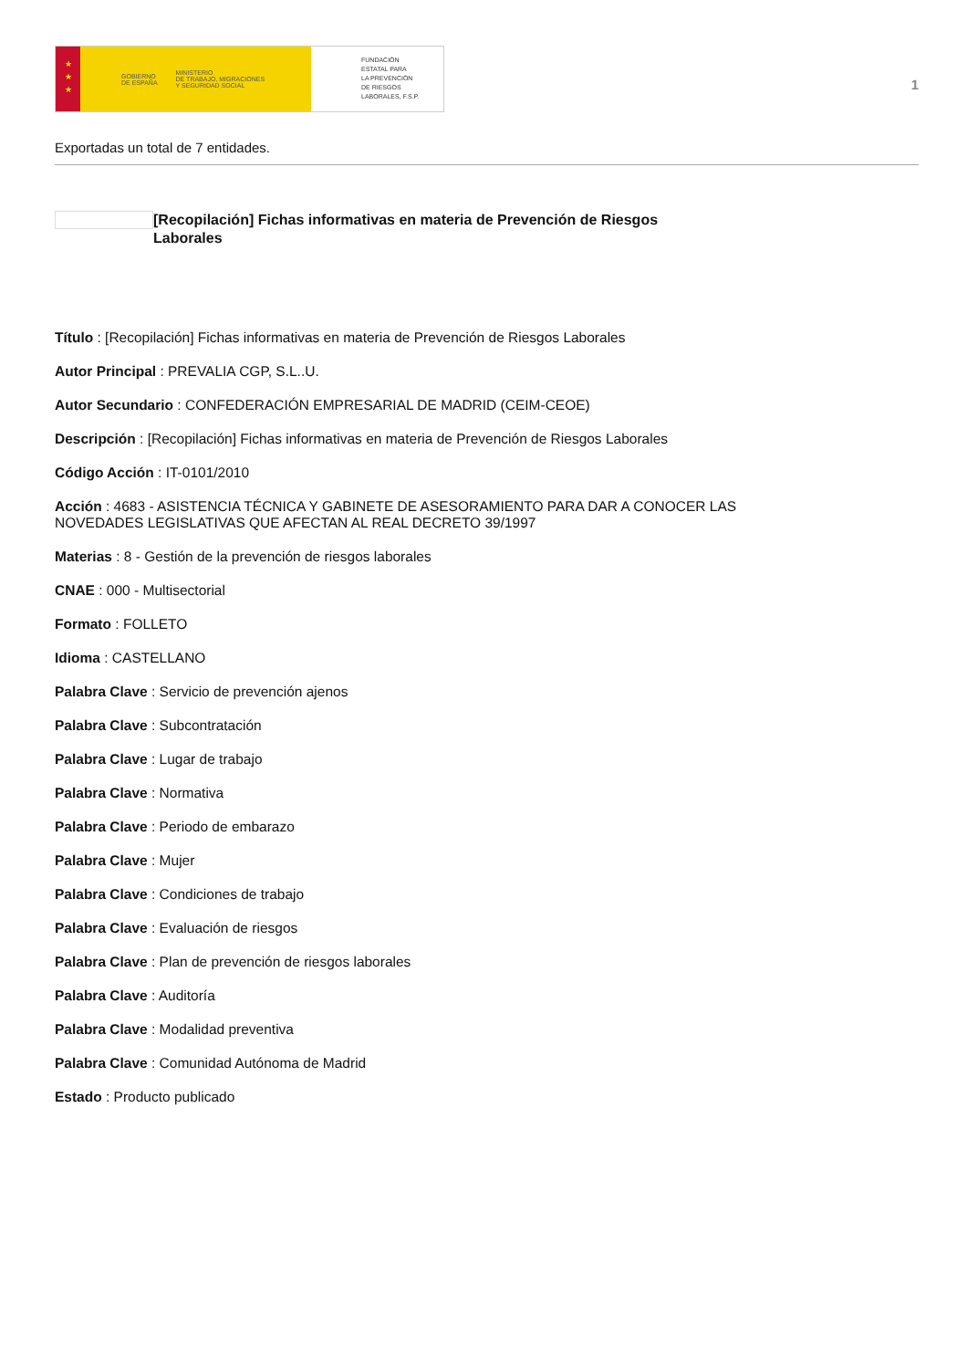★
★
★
GOBIERNO
DE ESPAÑA MINISTERIO
DE TRABAJO, MIGRACIONES
Y SEGURIDAD SOCIAL
FUNDACIÓN
ESTATAL PARA
LA PREVENCIÓN
DE RIESGOS
LABORALES, F.S.P.
1
Exportadas un total de 7 entidades.
[Recopilación] Fichas informativas en materia de Prevención de Riesgos Laborales
Título : [Recopilación] Fichas informativas en materia de Prevención de Riesgos Laborales
Autor Principal : PREVALIA CGP, S.L..U.
Autor Secundario : CONFEDERACIÓN EMPRESARIAL DE MADRID (CEIM-CEOE)
Descripción : [Recopilación] Fichas informativas en materia de Prevención de Riesgos Laborales
Código Acción : IT-0101/2010
Acción : 4683 - ASISTENCIA TÉCNICA Y GABINETE DE ASESORAMIENTO PARA DAR A CONOCER LAS
NOVEDADES LEGISLATIVAS QUE AFECTAN AL REAL DECRETO 39/1997
Materias : 8 - Gestión de la prevención de riesgos laborales
CNAE : 000 - Multisectorial
Formato : FOLLETO
Idioma : CASTELLANO
Palabra Clave : Servicio de prevención ajenos
Palabra Clave : Subcontratación
Palabra Clave : Lugar de trabajo
Palabra Clave : Normativa
Palabra Clave : Periodo de embarazo
Palabra Clave : Mujer
Palabra Clave : Condiciones de trabajo
Palabra Clave : Evaluación de riesgos
Palabra Clave : Plan de prevención de riesgos laborales
Palabra Clave : Auditoría
Palabra Clave : Modalidad preventiva
Palabra Clave : Comunidad Autónoma de Madrid
Estado : Producto publicado